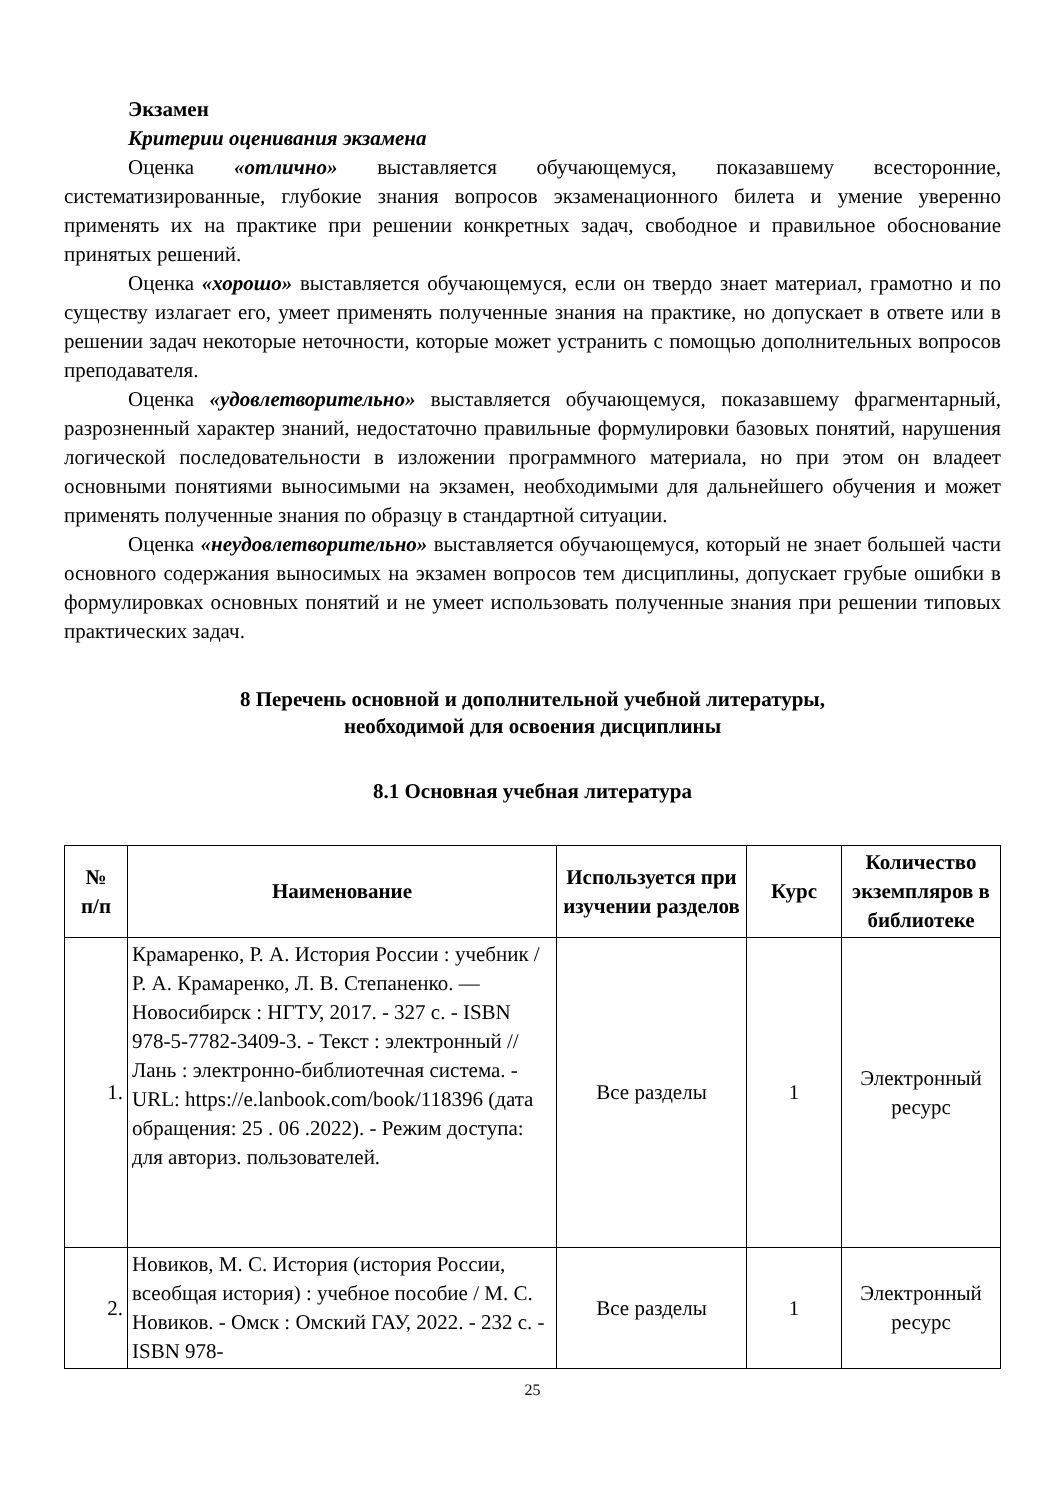Экзамен
Критерии оценивания экзамена
Оценка «отлично» выставляется обучающемуся, показавшему всесторонние, систематизированные, глубокие знания вопросов экзаменационного билета и умение уверенно применять их на практике при решении конкретных задач, свободное и правильное обоснование принятых решений.
Оценка «хорошо» выставляется обучающемуся, если он твердо знает материал, грамотно и по существу излагает его, умеет применять полученные знания на практике, но допускает в ответе или в решении задач некоторые неточности, которые может устранить с помощью дополнительных вопросов преподавателя.
Оценка «удовлетворительно» выставляется обучающемуся, показавшему фрагментарный, разрозненный характер знаний, недостаточно правильные формулировки базовых понятий, нарушения логической последовательности в изложении программного материала, но при этом он владеет основными понятиями выносимыми на экзамен, необходимыми для дальнейшего обучения и может применять полученные знания по образцу в стандартной ситуации.
Оценка «неудовлетворительно» выставляется обучающемуся, который не знает большей части основного содержания выносимых на экзамен вопросов тем дисциплины, допускает грубые ошибки в формулировках основных понятий и не умеет использовать полученные знания при решении типовых практических задач.
8 Перечень основной и дополнительной учебной литературы,
необходимой для освоения дисциплины
8.1 Основная учебная литература
| № п/п | Наименование | Используется при изучении разделов | Курс | Количество экземпляров в библиотеке |
| --- | --- | --- | --- | --- |
| 1. | Крамаренко, Р. А. История России : учебник / Р. А. Крамаренко, Л. В. Степаненко. — Новосибирск : НГТУ, 2017. - 327 с. - ISBN 978-5-7782-3409-3. - Текст : электронный // Лань : электронно-библиотечная система. - URL: https://e.lanbook.com/book/118396 (дата обращения: 25 . 06 .2022). - Режим доступа: для авториз. пользователей. | Все разделы | 1 | Электронный ресурс |
| 2. | Новиков, М. С. История (история России, всеобщая история) : учебное пособие / М. С. Новиков. - Омск : Омский ГАУ, 2022. - 232 с. - ISBN 978- | Все разделы | 1 | Электронный ресурс |
25